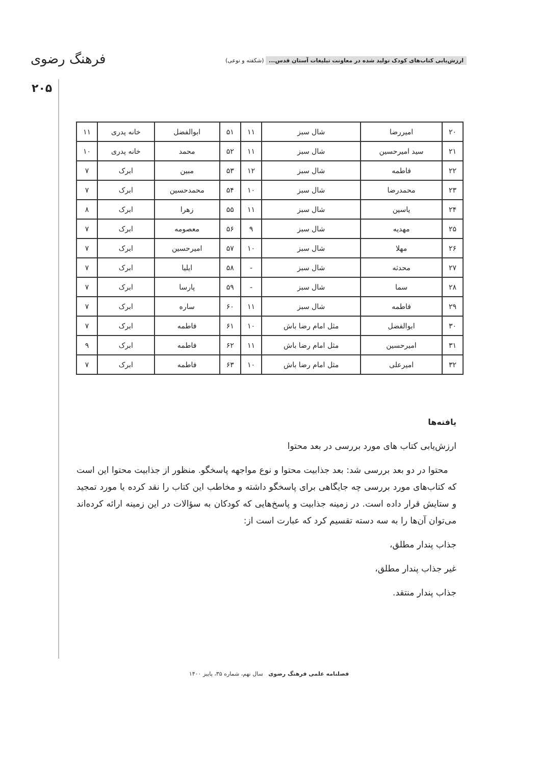فرهنگ رضوی
۲۰۵
ارزش‌یابی کتاب‌های کودک تولید شده در معاونت تبلیغات آستان قدس... (شکفته و نوعی)
| ۲۰ | امیررضا | شال سبز | ۱۱ | ۵۱ | ابوالفضل | خانه پدری | ۱۱ |
| ۲۱ | سید امیرحسین | شال سبز | ۱۱ | ۵۲ | محمد | خانه پدری | ۱۰ |
| ۲۲ | فاطمه | شال سبز | ۱۲ | ۵۳ | مبین | ابرک | ۷ |
| ۲۳ | محمدرضا | شال سبز | ۱۰ | ۵۴ | محمدحسین | ابرک | ۷ |
| ۲۴ | یاسین | شال سبز | ۱۱ | ۵۵ | زهرا | ابرک | ۸ |
| ۲۵ | مهدیه | شال سبز | ۹ | ۵۶ | معصومه | ابرک | ۷ |
| ۲۶ | مهلا | شال سبز | ۱۰ | ۵۷ | امیرحسین | ابرک | ۷ |
| ۲۷ | محدثه | شال سبز | - | ۵۸ | ایلیا | ابرک | ۷ |
| ۲۸ | سما | شال سبز | - | ۵۹ | پارسا | ابرک | ۷ |
| ۲۹ | فاطمه | شال سبز | ۱۱ | ۶۰ | ساره | ابرک | ۷ |
| ۳۰ | ابوالفضل | مثل امام رضا باش | ۱۰ | ۶۱ | فاطمه | ابرک | ۷ |
| ۳۱ | امیرحسین | مثل امام رضا باش | ۱۱ | ۶۲ | فاطمه | ابرک | ۹ |
| ۳۲ | امیرعلی | مثل امام رضا باش | ۱۰ | ۶۳ | فاطمه | ابرک | ۷ |
یافته‌ها
ارزش‌یابی کتاب های مورد بررسی در بعد محتوا
محتوا در دو بعد بررسی شد: بعد جذابیت محتوا و نوع مواجهه پاسخگو. منظور از جذابیت محتوا این است که کتاب‌های مورد بررسی چه جایگاهی برای پاسخگو داشته و مخاطب این کتاب را نقد کرده یا مورد تمجید و ستایش قرار داده است. در زمینه جذابیت و پاسخ‌هایی که کودکان به سؤالات در این زمینه ارائه کرده‌اند می‌توان آن‌ها را به سه دسته تقسیم کرد که عبارت است از:
جذاب پندار مطلق،
غیر جذاب پندار مطلق،
جذاب پندار منتقد.
فصلنامه علمی فرهنگ رضوی سال نهم، شماره ۳۵، پاییز ۱۴۰۰